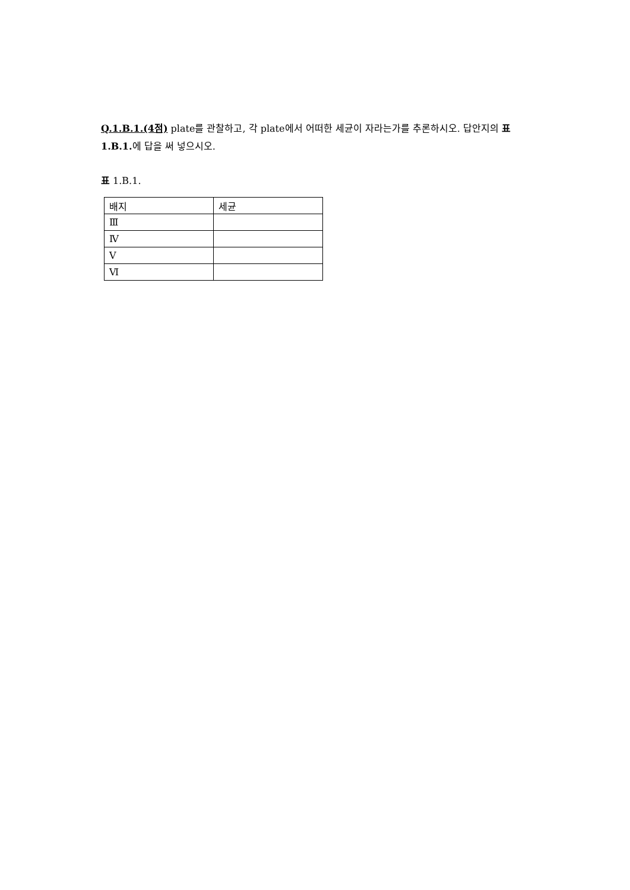Q.1.B.1.(4점) plate를 관찰하고, 각 plate에서 어떠한 세균이 자라는가를 추론하시오. 답안지의 표 1.B.1. 에 답을 써 넣으시오.
표 1.B.1.
| 배지 | 세균 |
| Ⅲ | |
| Ⅳ | |
| Ⅴ | |
| Ⅵ | |